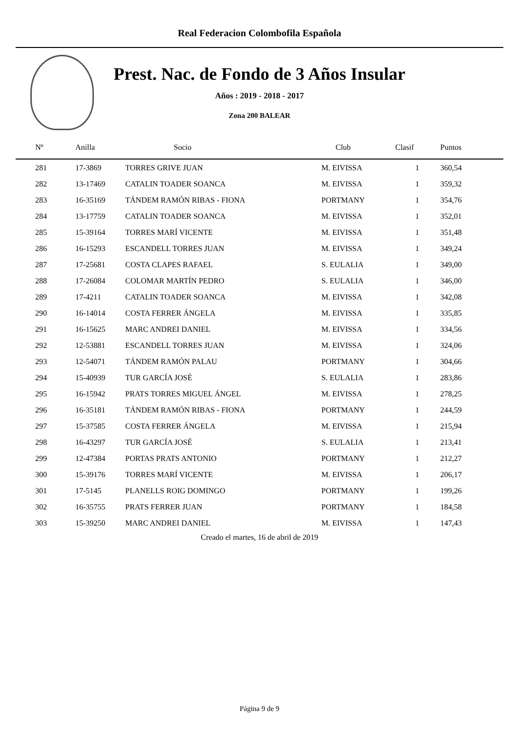Real Federacion Colombofila Española
Prest. Nac. de Fondo de 3 Años Insular
Años : 2019 - 2018 - 2017
Zona 200 BALEAR
| Nº | Anilla | Socio | Club | Clasif | Puntos |
| --- | --- | --- | --- | --- | --- |
| 281 | 17-3869 | TORRES GRIVE JUAN | M. EIVISSA | 1 | 360,54 |
| 282 | 13-17469 | CATALIN TOADER SOANCA | M. EIVISSA | 1 | 359,32 |
| 283 | 16-35169 | TÁNDEM RAMÓN RIBAS - FIONA | PORTMANY | 1 | 354,76 |
| 284 | 13-17759 | CATALIN TOADER SOANCA | M. EIVISSA | 1 | 352,01 |
| 285 | 15-39164 | TORRES MARÍ VICENTE | M. EIVISSA | 1 | 351,48 |
| 286 | 16-15293 | ESCANDELL TORRES JUAN | M. EIVISSA | 1 | 349,24 |
| 287 | 17-25681 | COSTA CLAPES RAFAEL | S. EULALIA | 1 | 349,00 |
| 288 | 17-26084 | COLOMAR MARTÍN PEDRO | S. EULALIA | 1 | 346,00 |
| 289 | 17-4211 | CATALIN TOADER SOANCA | M. EIVISSA | 1 | 342,08 |
| 290 | 16-14014 | COSTA FERRER ÁNGELA | M. EIVISSA | 1 | 335,85 |
| 291 | 16-15625 | MARC ANDREI DANIEL | M. EIVISSA | 1 | 334,56 |
| 292 | 12-53881 | ESCANDELL TORRES JUAN | M. EIVISSA | 1 | 324,06 |
| 293 | 12-54071 | TÁNDEM RAMÓN PALAU | PORTMANY | 1 | 304,66 |
| 294 | 15-40939 | TUR GARCÍA JOSÉ | S. EULALIA | 1 | 283,86 |
| 295 | 16-15942 | PRATS TORRES MIGUEL ÁNGEL | M. EIVISSA | 1 | 278,25 |
| 296 | 16-35181 | TÁNDEM RAMÓN RIBAS - FIONA | PORTMANY | 1 | 244,59 |
| 297 | 15-37585 | COSTA FERRER ÁNGELA | M. EIVISSA | 1 | 215,94 |
| 298 | 16-43297 | TUR GARCÍA JOSÉ | S. EULALIA | 1 | 213,41 |
| 299 | 12-47384 | PORTAS PRATS ANTONIO | PORTMANY | 1 | 212,27 |
| 300 | 15-39176 | TORRES MARÍ VICENTE | M. EIVISSA | 1 | 206,17 |
| 301 | 17-5145 | PLANELLS ROIG DOMINGO | PORTMANY | 1 | 199,26 |
| 302 | 16-35755 | PRATS FERRER JUAN | PORTMANY | 1 | 184,58 |
| 303 | 15-39250 | MARC ANDREI DANIEL | M. EIVISSA | 1 | 147,43 |
Creado el martes, 16 de abril de 2019
Página 9 de 9